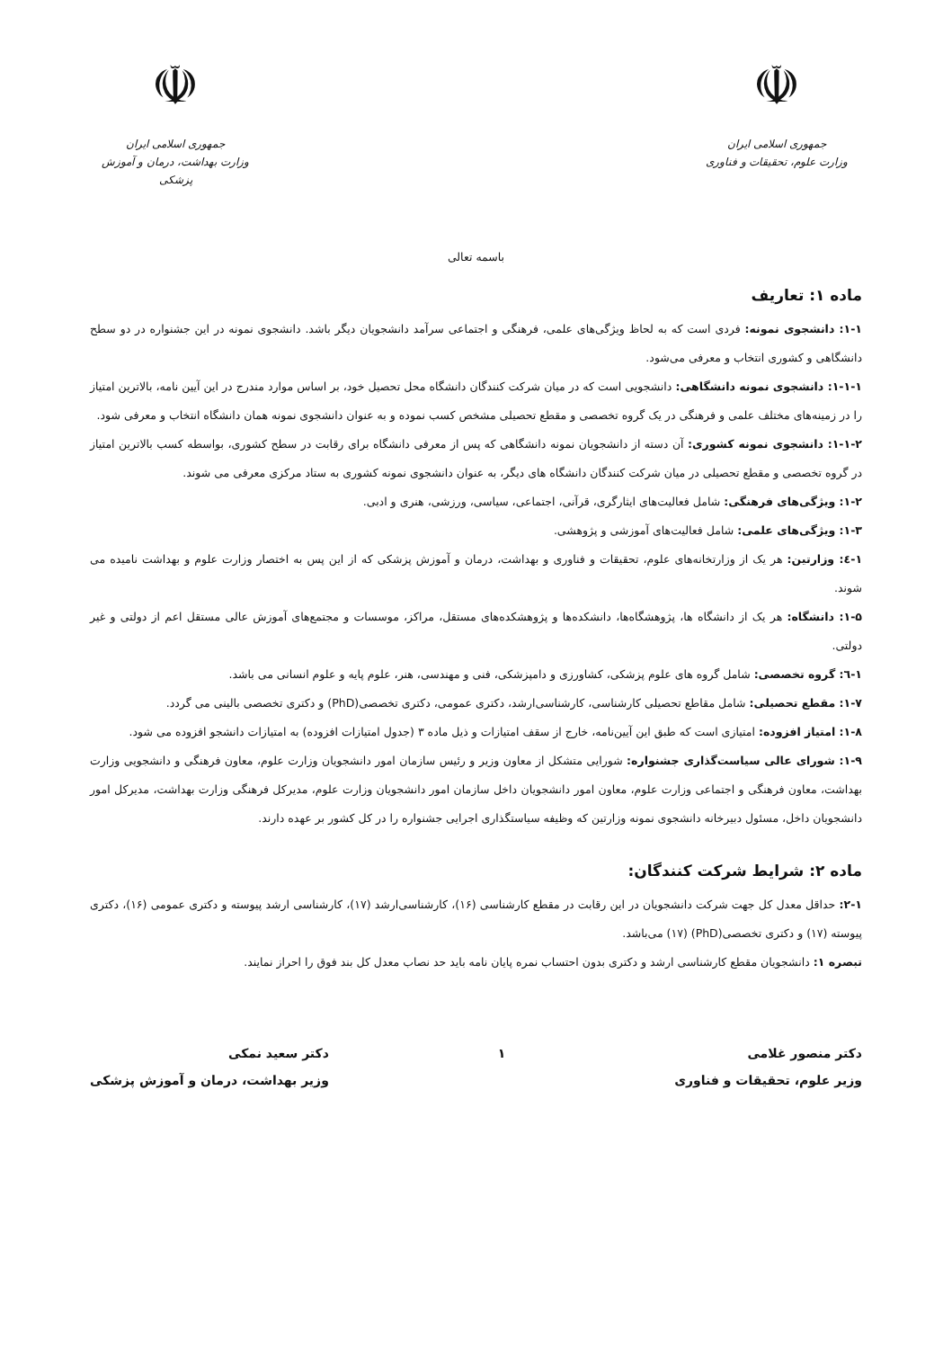☫
جمهوری اسلامی ایران
وزارت علوم، تحقیقات و فناوری
☫
جمهوری اسلامی ایران
وزارت بهداشت، درمان و آموزش پزشکی
باسمه تعالی
ماده ۱: تعاریف
۱-۱: دانشجوی نمونه: فردی است که به لحاظ ویژگی‌های علمی، فرهنگی و اجتماعی سرآمد دانشجویان دیگر باشد. دانشجوی نمونه در این جشنواره در دو سطح دانشگاهی و کشوری انتخاب و معرفی می‌شود.
۱-۱-۱: دانشجوی نمونه دانشگاهی: دانشجویی است که در میان شرکت کنندگان دانشگاه محل تحصیل خود، بر اساس موارد مندرج در این آیین نامه، بالاترین امتیاز را در زمینه‌های مختلف علمی و فرهنگی در یک گروه تخصصی و مقطع تحصیلی مشخص کسب نموده و به عنوان دانشجوی نمونه همان دانشگاه انتخاب و معرفی شود.
۱-۱-۲: دانشجوی نمونه کشوری: آن دسته از دانشجویان نمونه دانشگاهی که پس از معرفی دانشگاه برای رقابت در سطح کشوری، بواسطه کسب بالاترین امتیاز در گروه تخصصی و مقطع تحصیلی در میان شرکت کنندگان دانشگاه های دیگر، به عنوان دانشجوی نمونه کشوری به ستاد مرکزی معرفی می شوند.
۱-۲: ویژگی‌های فرهنگی: شامل فعالیت‌های ایثارگری، قرآنی، اجتماعی، سیاسی، ورزشی، هنری و ادبی.
۱-۳: ویژگی‌های علمی: شامل فعالیت‌های آموزشی و پژوهشی.
۱-٤: وزارتین: هر یک از وزارتخانه‌های علوم، تحقیقات و فناوری و بهداشت، درمان و آموزش پزشکی که از این پس به اختصار وزارت علوم و بهداشت نامیده می شوند.
۱-۵: دانشگاه: هر یک از دانشگاه ها، پژوهشگاه‌ها، دانشکده‌ها و پژوهشکده‌های مستقل، مراکز، موسسات و مجتمع‌های آموزش عالی مستقل اعم از دولتی و غیر دولتی.
۱-٦: گروه تخصصی: شامل گروه های علوم پزشکی، کشاورزی و دامپزشکی، فنی و مهندسی، هنر، علوم پایه و علوم انسانی می باشد.
۱-۷: مقطع تحصیلی: شامل مقاطع تحصیلی کارشناسی، کارشناسی‌ارشد، دکتری عمومی، دکتری تخصصی(PhD) و دکتری تخصصی بالینی می گردد.
۱-۸: امتیاز افزوده: امتیازی است که طبق این آیین‌نامه، خارج از سقف امتیازات و ذیل ماده ۳ (جدول امتیازات افزوده) به امتیازات دانشجو افزوده می شود.
۱-۹: شورای عالی سیاست‌گذاری جشنواره: شورایی متشکل از معاون وزیر و رئیس سازمان امور دانشجویان وزارت علوم، معاون فرهنگی و دانشجویی وزارت بهداشت، معاون فرهنگی و اجتماعی وزارت علوم، معاون امور دانشجویان داخل سازمان امور دانشجویان وزارت علوم، مدیرکل فرهنگی وزارت بهداشت، مدیرکل امور دانشجویان داخل، مسئول دبیرخانه دانشجوی نمونه وزارتین که وظیفه سیاستگذاری اجرایی جشنواره را در کل کشور بر عهده دارند.
ماده ۲: شرایط شرکت کنندگان:
۲-۱: حداقل معدل کل جهت شرکت دانشجویان در این رقابت در مقطع کارشناسی (۱۶)، کارشناسی‌ارشد (۱۷)، کارشناسی ارشد پیوسته و دکتری عمومی (۱۶)، دکتری پیوسته (۱۷) و دکتری تخصصی(PhD) (۱۷) می‌باشد.
تبصره ۱: دانشجویان مقطع کارشناسی ارشد و دکتری بدون احتساب نمره پایان نامه باید حد نصاب معدل کل بند فوق را احراز نمایند.
دکتر منصور غلامی
وزیر علوم، تحقیقات و فناوری
۱ دکتر سعید نمکی
وزیر بهداشت، درمان و آموزش پزشکی